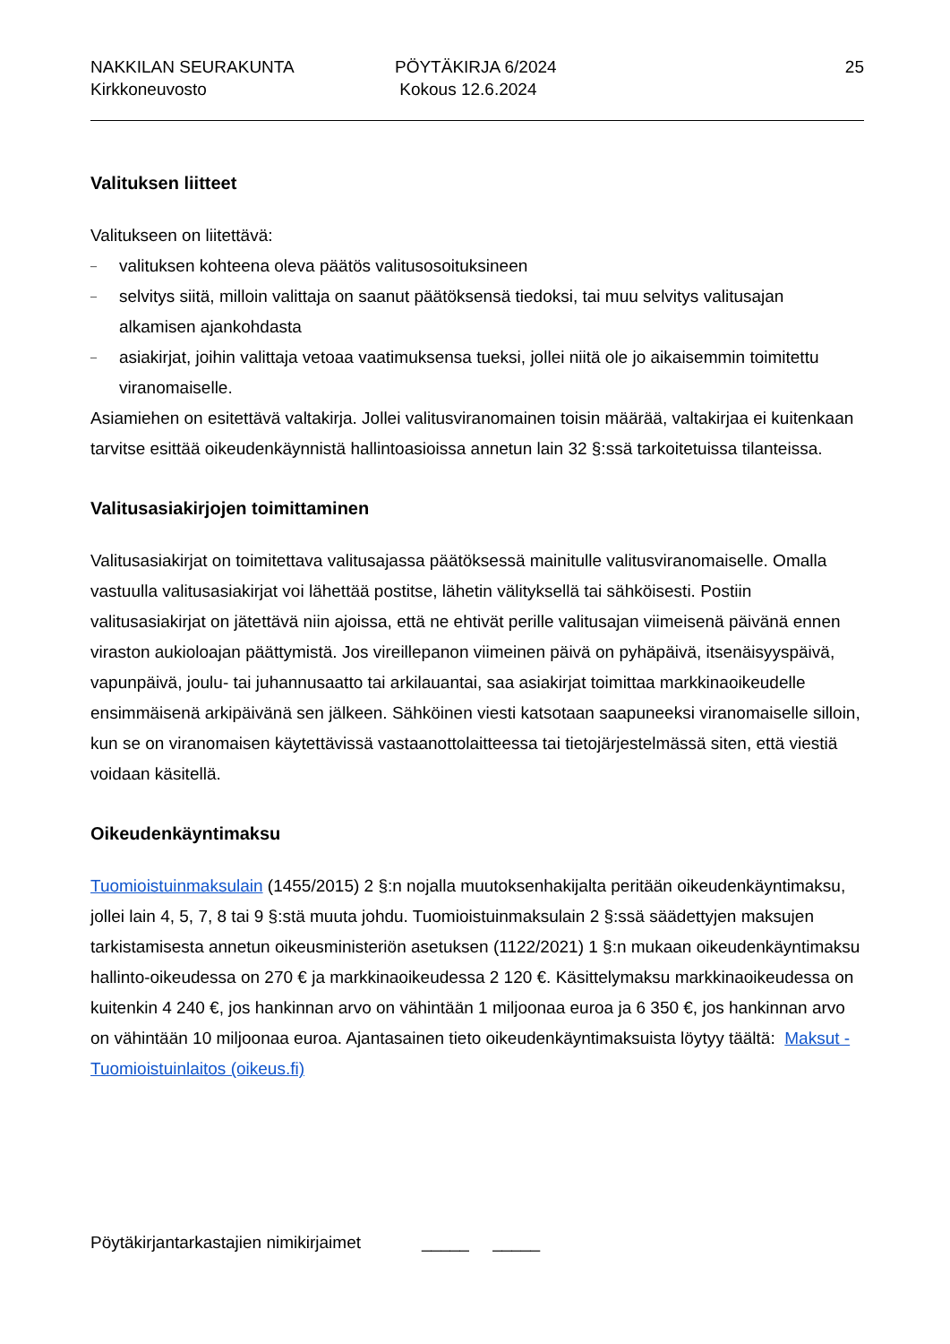NAKKILAN SEURAKUNTA
Kirkkoneuvosto
PÖYTÄKIRJA 6/2024
Kokous 12.6.2024
25
Valituksen liitteet
Valitukseen on liitettävä:
– valituksen kohteena oleva päätös valitusosoituksineen
– selvitys siitä, milloin valittaja on saanut päätöksensä tiedoksi, tai muu selvitys valitusajan alkamisen ajankohdasta
– asiakirjat, joihin valittaja vetoaa vaatimuksensa tueksi, jollei niitä ole jo aikaisemmin toimitettu viranomaiselle.
Asiamiehen on esitettävä valtakirja. Jollei valitusviranomainen toisin määrää, valtakirjaa ei kuitenkaan tarvitse esittää oikeudenkäynnistä hallintoasioissa annetun lain 32 §:ssä tarkoitetuissa tilanteissa.
Valitusasiakirjojen toimittaminen
Valitusasiakirjat on toimitettava valitusajassa päätöksessä mainitulle valitusviranomaiselle. Omalla vastuulla valitusasiakirjat voi lähettää postitse, lähetin välityksellä tai sähköisesti. Postiin valitusasiakirjat on jätettävä niin ajoissa, että ne ehtivät perille valitusajan viimeisenä päivänä ennen viraston aukioloajan päättymistä. Jos vireillepanon viimeinen päivä on pyhäpäivä, itsenäisyyspäivä, vapunpäivä, joulu- tai juhannusaatto tai arkilauantai, saa asiakirjat toimittaa markkinaoikeudelle ensimmäisenä arkipäivänä sen jälkeen. Sähköinen viesti katsotaan saapuneeksi viranomaiselle silloin, kun se on viranomaisen käytettävissä vastaanottolaitteessa tai tietojärjestelmässä siten, että viestiä voidaan käsitellä.
Oikeudenkäyntimaksu
Tuomioistuinmaksulain (1455/2015) 2 §:n nojalla muutoksenhakijalta peritään oikeudenkäyntimaksu, jollei lain 4, 5, 7, 8 tai 9 §:stä muuta johdu. Tuomioistuinmaksulain 2 §:ssä säädettyjen maksujen tarkistamisesta annetun oikeusministeriön asetuksen (1122/2021) 1 §:n mukaan oikeudenkäyntimaksu hallinto-oikeudessa on 270 € ja markkinaoikeudessa 2 120 €. Käsittelymaksu markkinaoikeudessa on kuitenkin 4 240 €, jos hankinnan arvo on vähintään 1 miljoonaa euroa ja 6 350 €, jos hankinnan arvo on vähintään 10 miljoonaa euroa. Ajantasainen tieto oikeudenkäyntimaksuista löytyy täältä: Maksut - Tuomioistuinlaitos (oikeus.fi)
Pöytäkirjantarkastajien nimikirjaimet _____ _____